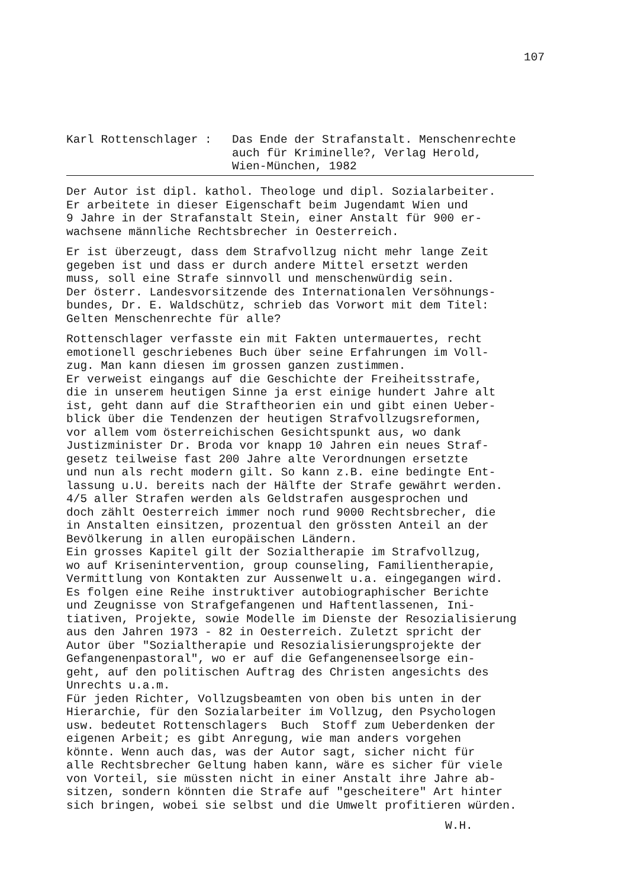107
Karl Rottenschlager : Das Ende der Strafanstalt. Menschenrechte
auch für Kriminelle?, Verlag Herold,
Wien-München, 1982
Der Autor ist dipl. kathol. Theologe und dipl. Sozialarbeiter. Er arbeitete in dieser Eigenschaft beim Jugendamt Wien und 9 Jahre in der Strafanstalt Stein, einer Anstalt für 900 er- wachsene männliche Rechtsbrecher in Oesterreich.
Er ist überzeugt, dass dem Strafvollzug nicht mehr lange Zeit gegeben ist und dass er durch andere Mittel ersetzt werden muss, soll eine Strafe sinnvoll und menschenwürdig sein. Der österr. Landesvorsitzende des Internationalen Versöhnungs- bundes, Dr. E. Waldschütz, schrieb das Vorwort mit dem Titel: Gelten Menschenrechte für alle?
Rottenschlager verfasste ein mit Fakten untermauertes, recht emotionell geschriebenes Buch über seine Erfahrungen im Voll- zug. Man kann diesen im grossen ganzen zustimmen. Er verweist eingangs auf die Geschichte der Freiheitsstrafe, die in unserem heutigen Sinne ja erst einige hundert Jahre alt ist, geht dann auf die Straftheorien ein und gibt einen Ueber- blick über die Tendenzen der heutigen Strafvollzugsreformen, vor allem vom österreichischen Gesichtspunkt aus, wo dank Justizminister Dr. Broda vor knapp 10 Jahren ein neues Straf- gesetz teilweise fast 200 Jahre alte Verordnungen ersetzte und nun als recht modern gilt. So kann z.B. eine bedingte Ent- lassung u.U. bereits nach der Hälfte der Strafe gewährt werden. 4/5 aller Strafen werden als Geldstrafen ausgesprochen und doch zählt Oesterreich immer noch rund 9000 Rechtsbrecher, die in Anstalten einsitzen, prozentual den grössten Anteil an der Bevölkerung in allen europäischen Ländern. Ein grosses Kapitel gilt der Sozialtherapie im Strafvollzug, wo auf Krisenintervention, group counseling, Familientherapie, Vermittlung von Kontakten zur Aussenwelt u.a. eingegangen wird. Es folgen eine Reihe instruktiver autobiographischer Berichte und Zeugnisse von Strafgefangenen und Haftentlassenen, Ini- tiativen, Projekte, sowie Modelle im Dienste der Resozialisierung aus den Jahren 1973 - 82 in Oesterreich. Zuletzt spricht der Autor über "Sozialtherapie und Resozialisierungsprojekte der Gefangenenpastoral", wo er auf die Gefangenenseelsorge ein- geht, auf den politischen Auftrag des Christen angesichts des Unrechts u.a.m. Für jeden Richter, Vollzugsbeamten von oben bis unten in der Hierarchie, für den Sozialarbeiter im Vollzug, den Psychologen usw. bedeutet Rottenschlagers Buch Stoff zum Ueberdenken der eigenen Arbeit; es gibt Anregung, wie man anders vorgehen könnte. Wenn auch das, was der Autor sagt, sicher nicht für alle Rechtsbrecher Geltung haben kann, wäre es sicher für viele von Vorteil, sie müssten nicht in einer Anstalt ihre Jahre ab- sitzen, sondern könnten die Strafe auf "gescheitere" Art hinter sich bringen, wobei sie selbst und die Umwelt profitieren würden.
W.H.